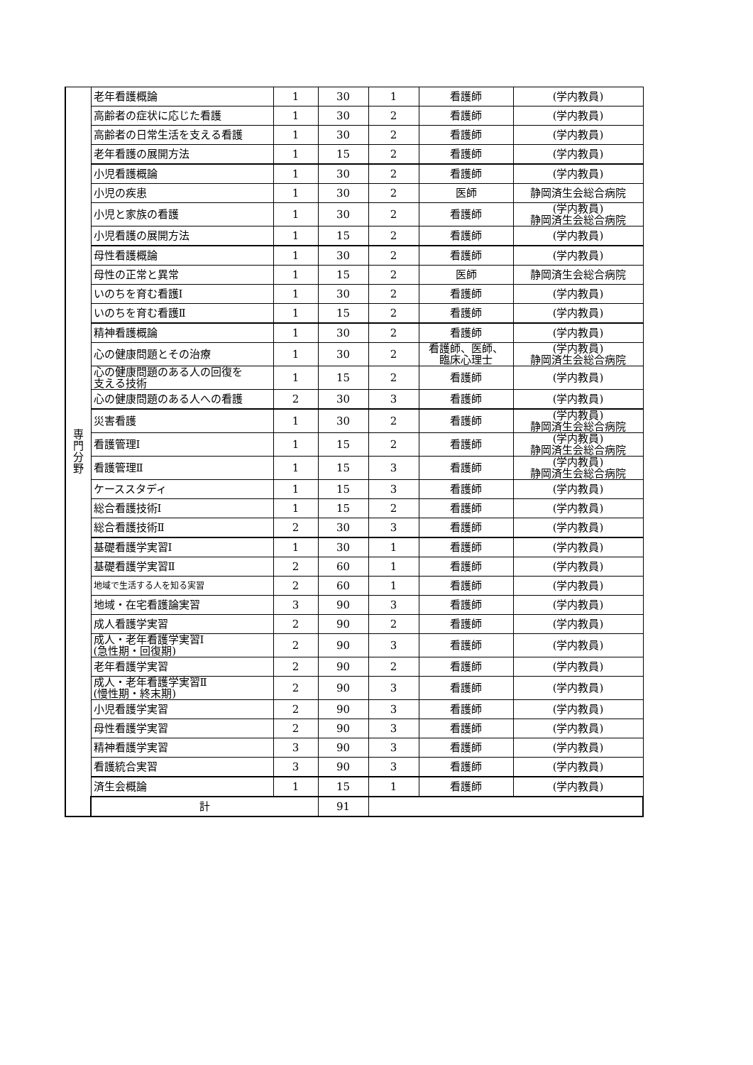| 専 門 分 野 | 老年看護概論 | 1 | 30 | 1 | 看護師 | (学内教員) |
| | 高齢者の症状に応じた看護 | 1 | 30 | 2 | 看護師 | (学内教員) |
| | 高齢者の日常生活を支える看護 | 1 | 30 | 2 | 看護師 | (学内教員) |
| | 老年看護の展開方法 | 1 | 15 | 2 | 看護師 | (学内教員) |
| | 小児看護概論 | 1 | 30 | 2 | 看護師 | (学内教員) |
| | 小児の疾患 | 1 | 30 | 2 | 医師 | 静岡済生会総合病院 |
| | 小児と家族の看護 | 1 | 30 | 2 | 看護師 | (学内教員) 静岡済生会総合病院 |
| | 小児看護の展開方法 | 1 | 15 | 2 | 看護師 | (学内教員) |
| | 母性看護概論 | 1 | 30 | 2 | 看護師 | (学内教員) |
| | 母性の正常と異常 | 1 | 15 | 2 | 医師 | 静岡済生会総合病院 |
| | いのちを育む看護Ⅰ | 1 | 30 | 2 | 看護師 | (学内教員) |
| | いのちを育む看護Ⅱ | 1 | 15 | 2 | 看護師 | (学内教員) |
| | 精神看護概論 | 1 | 30 | 2 | 看護師 | (学内教員) |
| | 心の健康問題とその治療 | 1 | 30 | 2 | 看護師、医師、 臨床心理士 | (学内教員) 静岡済生会総合病院 |
| | 心の健康問題のある人の回復を 支える技術 | 1 | 15 | 2 | 看護師 | (学内教員) |
| | 心の健康問題のある人への看護 | 2 | 30 | 3 | 看護師 | (学内教員) |
| | 災害看護 | 1 | 30 | 2 | 看護師 | (学内教員) 静岡済生会総合病院 |
| | 看護管理Ⅰ | 1 | 15 | 2 | 看護師 | (学内教員) 静岡済生会総合病院 |
| | 看護管理Ⅱ | 1 | 15 | 3 | 看護師 | (学内教員) 静岡済生会総合病院 |
| | ケーススタディ | 1 | 15 | 3 | 看護師 | (学内教員) |
| | 総合看護技術Ⅰ | 1 | 15 | 2 | 看護師 | (学内教員) |
| | 総合看護技術Ⅱ | 2 | 30 | 3 | 看護師 | (学内教員) |
| | 基礎看護学実習Ⅰ | 1 | 30 | 1 | 看護師 | (学内教員) |
| | 基礎看護学実習Ⅱ | 2 | 60 | 1 | 看護師 | (学内教員) |
| | 地域で生活する人を知る実習 | 2 | 60 | 1 | 看護師 | (学内教員) |
| | 地域・在宅看護論実習 | 3 | 90 | 3 | 看護師 | (学内教員) |
| | 成人看護学実習 | 2 | 90 | 2 | 看護師 | (学内教員) |
| | 成人・老年看護学実習Ⅰ (急性期・回復期) | 2 | 90 | 3 | 看護師 | (学内教員) |
| | 老年看護学実習 | 2 | 90 | 2 | 看護師 | (学内教員) |
| | 成人・老年看護学実習Ⅱ (慢性期・終末期) | 2 | 90 | 3 | 看護師 | (学内教員) |
| | 小児看護学実習 | 2 | 90 | 3 | 看護師 | (学内教員) |
| | 母性看護学実習 | 2 | 90 | 3 | 看護師 | (学内教員) |
| | 精神看護学実習 | 3 | 90 | 3 | 看護師 | (学内教員) |
| | 看護統合実習 | 3 | 90 | 3 | 看護師 | (学内教員) |
| | 済生会概論 | 1 | 15 | 1 | 看護師 | (学内教員) |
| | 計 | | 91 | | | |